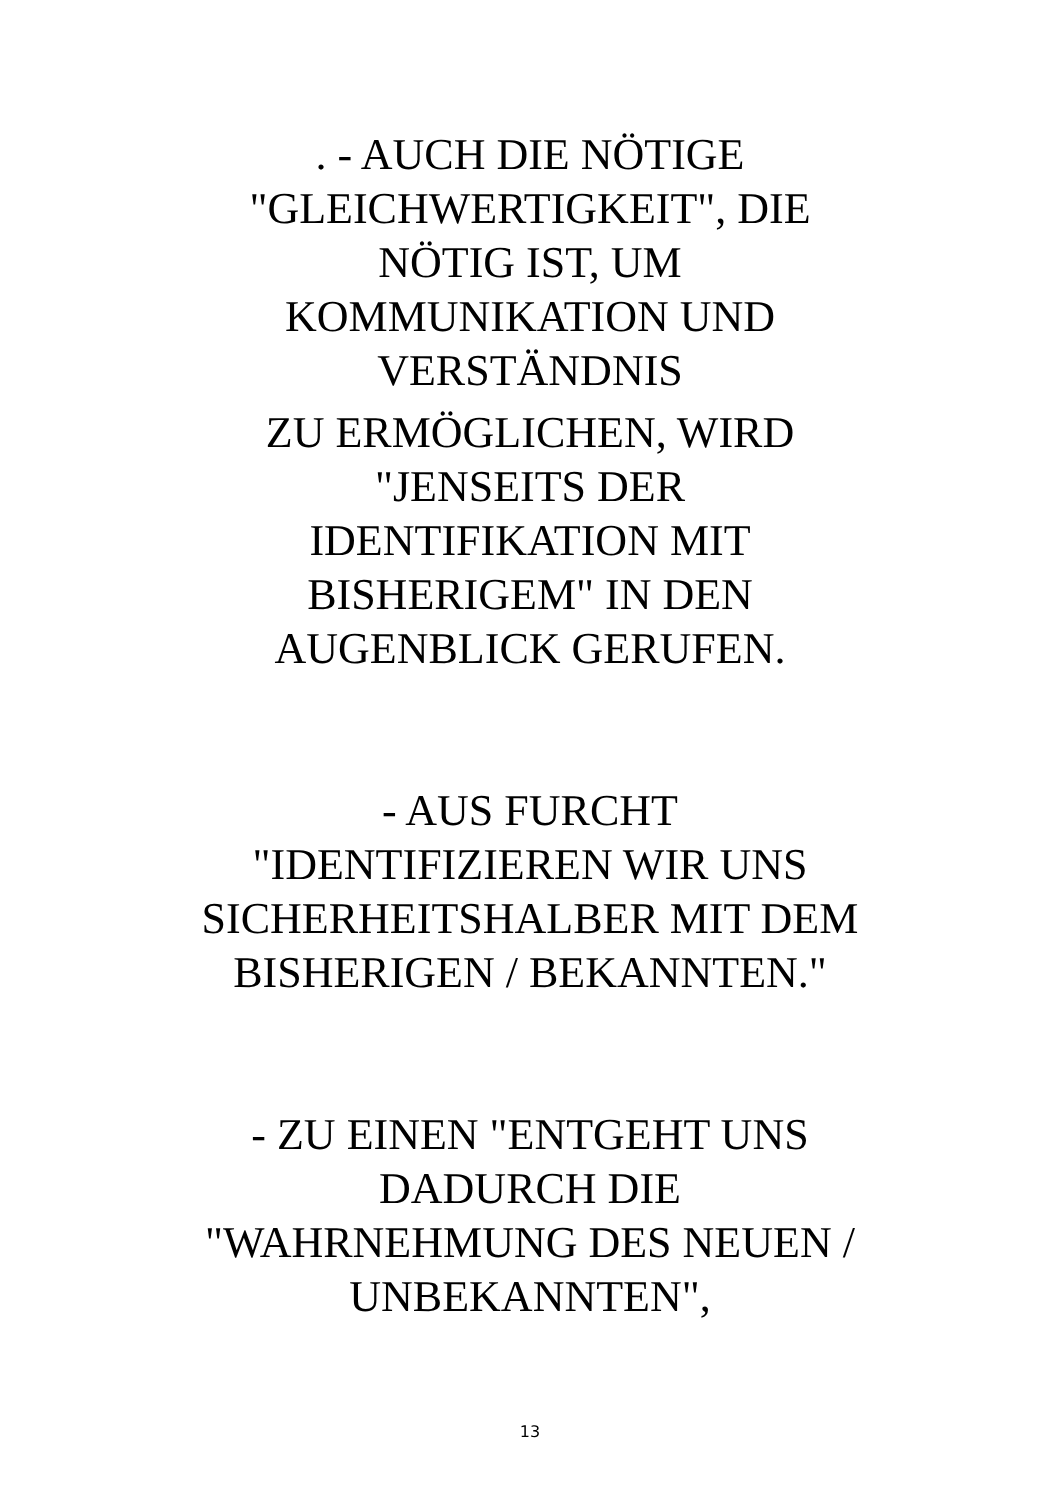. - AUCH DIE NÖTIGE
"GLEICHWERTIGKEIT", DIE
NÖTIG IST, UM
KOMMUNIKATION UND
VERSTÄNDNIS
ZU ERMÖGLICHEN, WIRD
"JENSEITS DER
IDENTIFIKATION MIT
BISHERIGEM" IN DEN
AUGENBLICK GERUFEN.
- AUS FURCHT
"IDENTIFIZIEREN WIR UNS
SICHERHEITSHALBER MIT DEM
BISHERIGEN / BEKANNTEN."
- ZU EINEN "ENTGEHT UNS
DADURCH DIE
"WAHRNEHMUNG DES NEUEN /
UNBEKANNTEN",
13